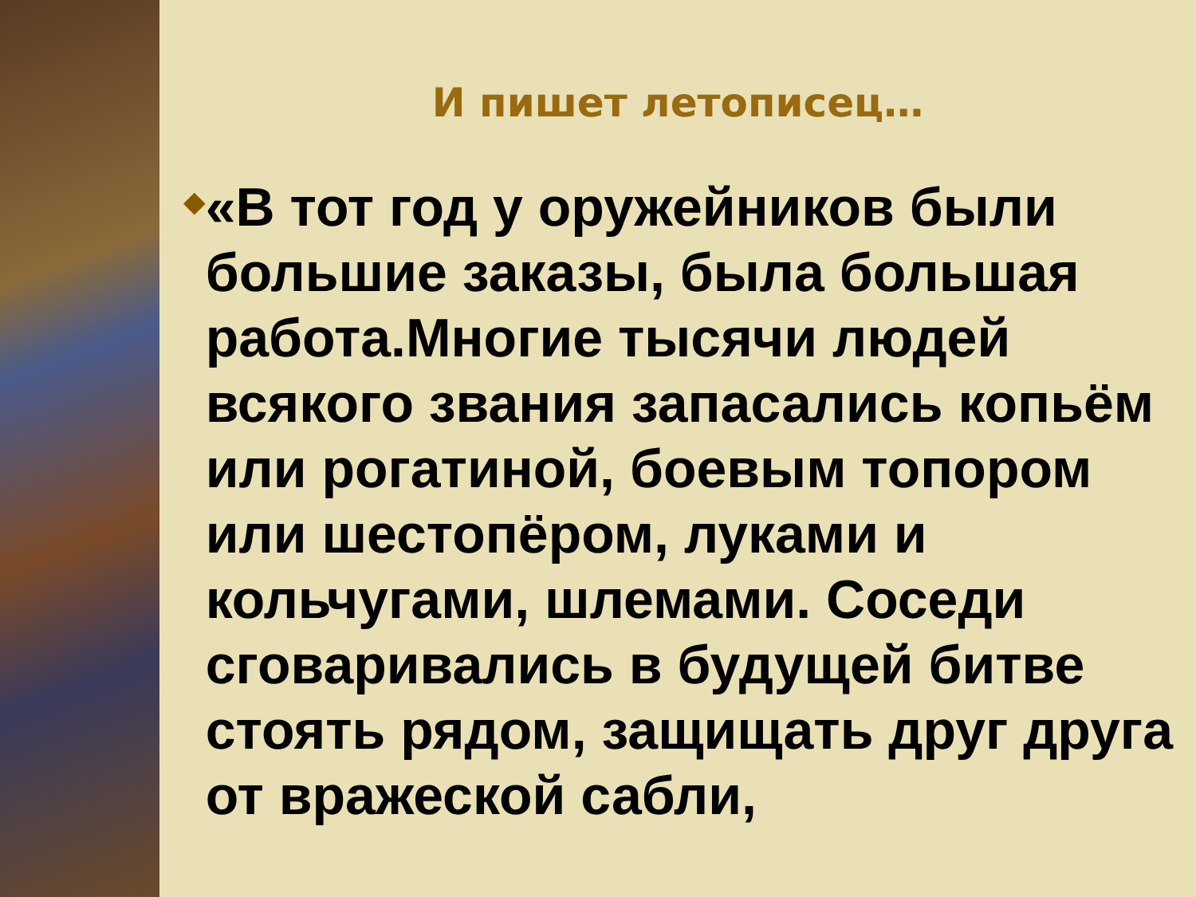И пишет летописец…
◆
«В тот год у оружейников были большие заказы, была большая работа.Многие тысячи людей всякого звания запасались копьём или рогатиной, боевым топором или шестопёром, луками и кольчугами, шлемами. Соседи сговаривались в будущей битве стоять рядом, защищать друг друга от вражеской сабли,